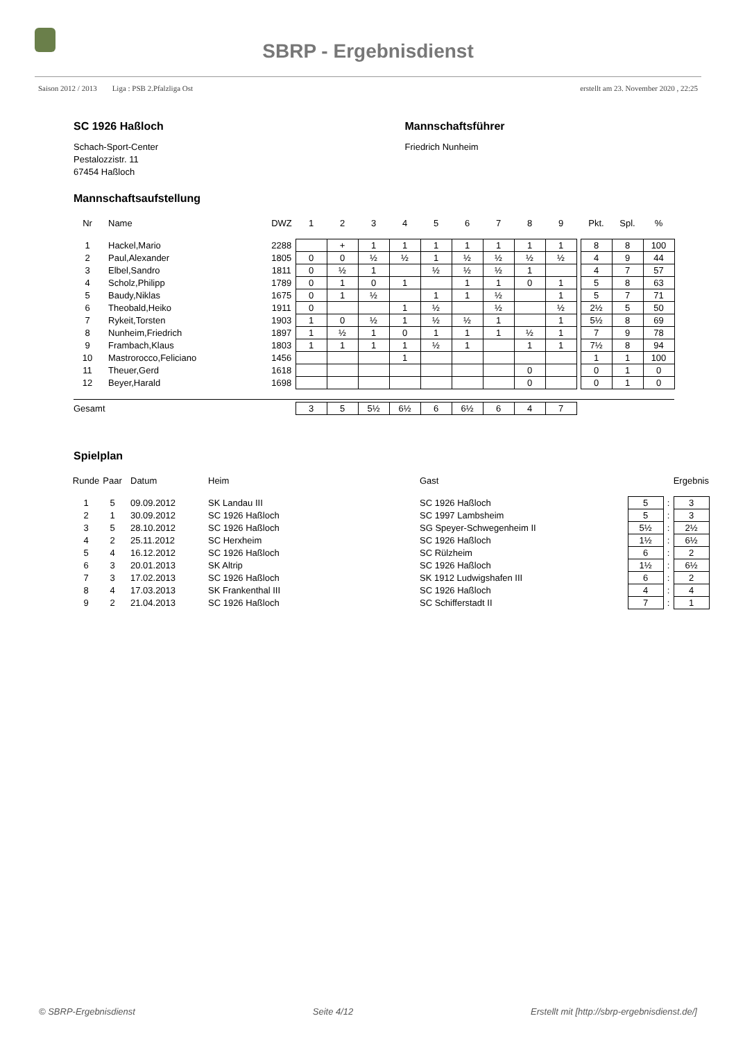SBRP - Ergebnisdienst
Saison 2012 / 2013 Liga : PSB 2.Pfalzliga Ost erstellt am 23. November 2020 , 22:25
SC 1926 Haßloch
Schach-Sport-Center
Pestalozzistr. 11
67454 Haßloch
Mannschaftsführer
Friedrich Nunheim
Mannschaftsaufstellung
| Nr | Name | DWZ | 1 | 2 | 3 | 4 | 5 | 6 | 7 | 8 | 9 | | Pkt. | Spl. | % |
| --- | --- | --- | --- | --- | --- | --- | --- | --- | --- | --- | --- | --- | --- | --- | --- |
| 1 | Hackel,Mario | 2288 | | + | 1 | 1 | 1 | 1 | 1 | 1 | 1 | | 8 | 8 | 100 |
| 2 | Paul,Alexander | 1805 | 0 | 0 | ½ | ½ | 1 | ½ | ½ | ½ | ½ | | 4 | 9 | 44 |
| 3 | Elbel,Sandro | 1811 | 0 | ½ | 1 | | ½ | ½ | ½ | 1 | | | 4 | 7 | 57 |
| 4 | Scholz,Philipp | 1789 | 0 | 1 | 0 | 1 | | 1 | 1 | 0 | 1 | | 5 | 8 | 63 |
| 5 | Baudy,Niklas | 1675 | 0 | 1 | ½ | | 1 | 1 | ½ | | 1 | | 5 | 7 | 71 |
| 6 | Theobald,Heiko | 1911 | 0 | | | 1 | ½ | | ½ | | ½ | | 2½ | 5 | 50 |
| 7 | Rykeit,Torsten | 1903 | 1 | 0 | ½ | 1 | ½ | ½ | 1 | | 1 | | 5½ | 8 | 69 |
| 8 | Nunheim,Friedrich | 1897 | 1 | ½ | 1 | 0 | 1 | 1 | 1 | ½ | 1 | | 7 | 9 | 78 |
| 9 | Frambach,Klaus | 1803 | 1 | 1 | 1 | 1 | ½ | 1 | | 1 | 1 | | 7½ | 8 | 94 |
| 10 | Mastrorocco,Feliciano | 1456 | | | | 1 | | | | | | | 1 | 1 | 100 |
| 11 | Theuer,Gerd | 1618 | | | | | | | | 0 | | | 0 | 1 | 0 |
| 12 | Beyer,Harald | 1698 | | | | | | | | 0 | | | 0 | 1 | 0 |
| Gesamt | | | 3 | 5 | 5½ | 6½ | 6 | 6½ | 6 | 4 | 7 | | | | |
Spielplan
| Runde | Paar | Datum | Heim | Gast | Ergebnis | | |
| --- | --- | --- | --- | --- | --- | --- | --- |
| 1 | 5 | 09.09.2012 | SK Landau III | SC 1926 Haßloch | 5 | : | 3 |
| 2 | 1 | 30.09.2012 | SC 1926 Haßloch | SC 1997 Lambsheim | 5 | : | 3 |
| 3 | 5 | 28.10.2012 | SC 1926 Haßloch | SG Speyer-Schwegenheim II | 5½ | : | 2½ |
| 4 | 2 | 25.11.2012 | SC Herxheim | SC 1926 Haßloch | 1½ | : | 6½ |
| 5 | 4 | 16.12.2012 | SC 1926 Haßloch | SC Rülzheim | 6 | : | 2 |
| 6 | 3 | 20.01.2013 | SK Altrip | SC 1926 Haßloch | 1½ | : | 6½ |
| 7 | 3 | 17.02.2013 | SC 1926 Haßloch | SK 1912 Ludwigshafen III | 6 | : | 2 |
| 8 | 4 | 17.03.2013 | SK Frankenthal III | SC 1926 Haßloch | 4 | : | 4 |
| 9 | 2 | 21.04.2013 | SC 1926 Haßloch | SC Schifferstadt II | 7 | : | 1 |
© SBRP-Ergebnisdienst Seite 4/12 Erstellt mit [http://sbrp-ergebnisdienst.de/]